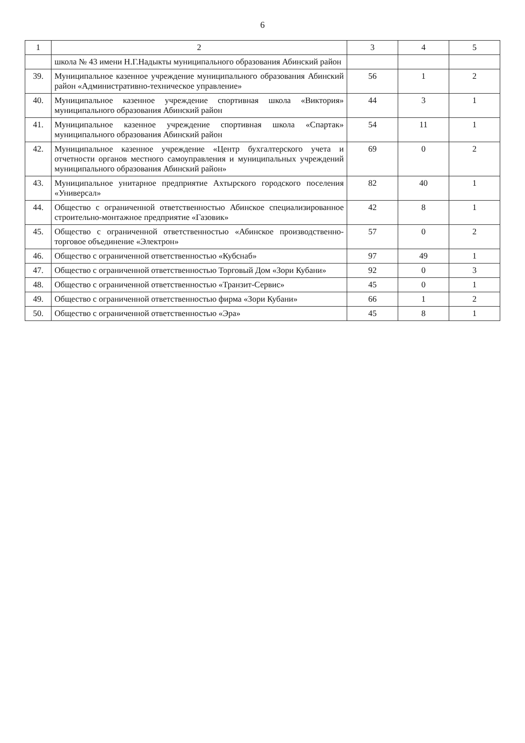6
| 1 | 2 | 3 | 4 | 5 |
| --- | --- | --- | --- | --- |
| | школа № 43 имени Н.Г.Надыкты муниципального образования Абинский район | | | |
| 39. | Муниципальное казенное учреждение муниципального образования Абинский район «Административно-техническое управление» | 56 | 1 | 2 |
| 40. | Муниципальное казенное учреждение спортивная школа «Виктория» муниципального образования Абинский район | 44 | 3 | 1 |
| 41. | Муниципальное казенное учреждение спортивная школа «Спартак» муниципального образования Абинский район | 54 | 11 | 1 |
| 42. | Муниципальное казенное учреждение «Центр бухгалтерского учета и отчетности органов местного самоуправления и муниципальных учреждений муниципального образования Абинский район» | 69 | 0 | 2 |
| 43. | Муниципальное унитарное предприятие Ахтырского городского поселения «Универсал» | 82 | 40 | 1 |
| 44. | Общество с ограниченной ответственностью Абинское специализированное строительно-монтажное предприятие «Газовик» | 42 | 8 | 1 |
| 45. | Общество с ограниченной ответственностью «Абинское производственно-торговое объединение «Электрон» | 57 | 0 | 2 |
| 46. | Общество с ограниченной ответственностью «Кубснаб» | 97 | 49 | 1 |
| 47. | Общество с ограниченной ответственностью Торговый Дом «Зори Кубани» | 92 | 0 | 3 |
| 48. | Общество с ограниченной ответственностью «Транзит-Сервис» | 45 | 0 | 1 |
| 49. | Общество с ограниченной ответственностью фирма «Зори Кубани» | 66 | 1 | 2 |
| 50. | Общество с ограниченной ответственностью «Эра» | 45 | 8 | 1 |